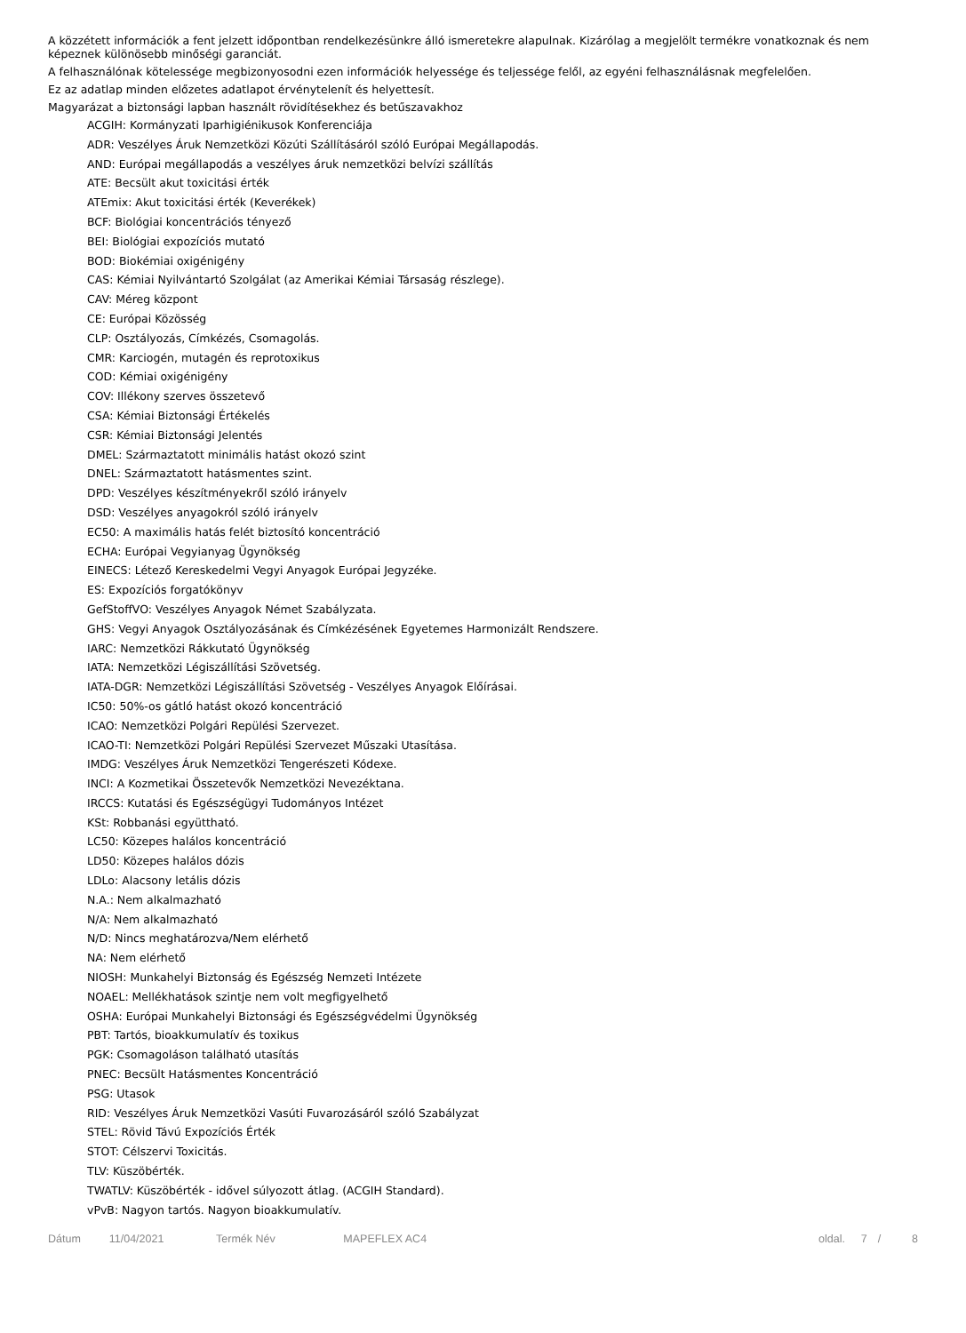A közzétett információk a fent jelzett időpontban rendelkezésünkre álló ismeretekre alapulnak. Kizárólag a megjelölt termékre vonatkoznak és nem képeznek különösebb minőségi garanciát.
A felhasználónak kötelessége megbizonyosodni ezen információk helyessége és teljessége felől, az egyéni felhasználásnak megfelelően.
Ez az adatlap minden előzetes adatlapot érvénytelenít és helyettesít.
Magyarázat a biztonsági lapban használt rövidítésekhez és betűszavakhoz
ACGIH: Kormányzati Iparhigiénikusok Konferenciája
ADR: Veszélyes Áruk Nemzetközi Közúti Szállításáról szóló Európai Megállapodás.
AND: Európai megállapodás a veszélyes áruk nemzetközi belvízi szállítás
ATE: Becsült akut toxicitási érték
ATEmix: Akut toxicitási érték (Keverékek)
BCF: Biológiai koncentrációs tényező
BEI: Biológiai expozíciós mutató
BOD: Biokémiai oxigénigény
CAS: Kémiai Nyilvántartó Szolgálat (az Amerikai Kémiai Társaság részlege).
CAV: Méreg központ
CE: Európai Közösség
CLP: Osztályozás, Címkézés, Csomagolás.
CMR: Karciogén, mutagén és reprotoxikus
COD: Kémiai oxigénigény
COV: Illékony szerves összetevő
CSA: Kémiai Biztonsági Értékelés
CSR: Kémiai Biztonsági Jelentés
DMEL: Származtatott minimális hatást okozó szint
DNEL: Származtatott hatásmentes szint.
DPD: Veszélyes készítményekről szóló irányelv
DSD: Veszélyes anyagokról szóló irányelv
EC50: A maximális hatás felét biztosító koncentráció
ECHA: Európai Vegyianyag Ügynökség
EINECS: Létező Kereskedelmi Vegyi Anyagok Európai Jegyzéke.
ES: Expozíciós forgatókönyv
GefStoffVO: Veszélyes Anyagok Német Szabályzata.
GHS: Vegyi Anyagok Osztályozásának és Címkézésének Egyetemes Harmonizált Rendszere.
IARC: Nemzetközi Rákkutató Ügynökség
IATA: Nemzetközi Légiszállítási Szövetség.
IATA-DGR: Nemzetközi Légiszállítási Szövetség - Veszélyes Anyagok Előírásai.
IC50: 50%-os gátló hatást okozó koncentráció
ICAO: Nemzetközi Polgári Repülési Szervezet.
ICAO-TI: Nemzetközi Polgári Repülési Szervezet Műszaki Utasítása.
IMDG: Veszélyes Áruk Nemzetközi Tengerészeti Kódexe.
INCI: A Kozmetikai Összetevők Nemzetközi Nevezéktana.
IRCCS: Kutatási és Egészségügyi Tudományos Intézet
KSt: Robbanási együttható.
LC50: Közepes halálos koncentráció
LD50: Közepes halálos dózis
LDLo: Alacsony letális dózis
N.A.: Nem alkalmazható
N/A: Nem alkalmazható
N/D: Nincs meghatározva/Nem elérhető
NA: Nem elérhető
NIOSH: Munkahelyi Biztonság és Egészség Nemzeti Intézete
NOAEL: Mellékhatások szintje nem volt megfigyelhető
OSHA: Európai Munkahelyi Biztonsági és Egészségvédelmi Ügynökség
PBT: Tartós, bioakkumulatív és toxikus
PGK: Csomagoláson található utasítás
PNEC: Becsült Hatásmentes Koncentráció
PSG: Utasok
RID: Veszélyes Áruk Nemzetközi Vasúti Fuvarozásáról szóló Szabályzat
STEL: Rövid Távú Expozíciós Érték
STOT: Célszervi Toxicitás.
TLV: Küszöbérték.
TWATLV: Küszöbérték - idővel súlyozott átlag. (ACGIH Standard).
vPvB: Nagyon tartós. Nagyon bioakkumulatív.
Dátum 11/04/2021 Termék Név MAPEFLEX AC4 oldal. 7 / 8